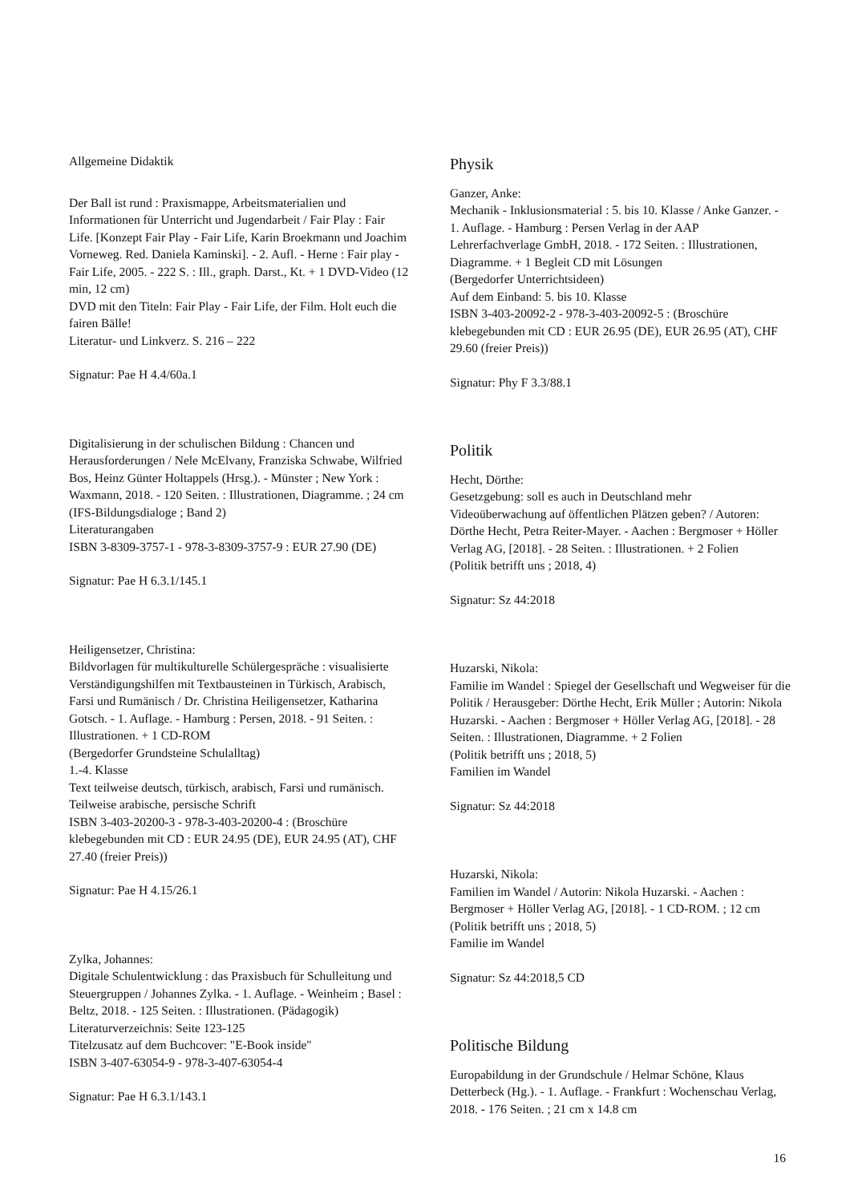Allgemeine Didaktik
Der Ball ist rund : Praxismappe, Arbeitsmaterialien und Informationen für Unterricht und Jugendarbeit / Fair Play : Fair Life. [Konzept Fair Play - Fair Life, Karin Broekmann und Joachim Vorneweg. Red. Daniela Kaminski]. - 2. Aufl. - Herne : Fair play - Fair Life, 2005. - 222 S. : Ill., graph. Darst., Kt. + 1 DVD-Video (12 min, 12 cm)
DVD mit den Titeln: Fair Play - Fair Life, der Film. Holt euch die fairen Bälle!
Literatur- und Linkverz. S. 216 – 222
Signatur: Pae H 4.4/60a.1
Digitalisierung in der schulischen Bildung : Chancen und Herausforderungen / Nele McElvany, Franziska Schwabe, Wilfried Bos, Heinz Günter Holtappels (Hrsg.). - Münster ; New York : Waxmann, 2018. - 120 Seiten. : Illustrationen, Diagramme. ; 24 cm
(IFS-Bildungsdialoge ; Band 2)
Literaturangaben
ISBN 3-8309-3757-1 - 978-3-8309-3757-9 : EUR 27.90 (DE)
Signatur: Pae H 6.3.1/145.1
Heiligensetzer, Christina:
Bildvorlagen für multikulturelle Schülergespräche : visualisierte Verständigungshilfen mit Textbausteinen in Türkisch, Arabisch, Farsi und Rumänisch / Dr. Christina Heiligensetzer, Katharina Gotsch. - 1. Auflage. - Hamburg : Persen, 2018. - 91 Seiten. : Illustrationen. + 1 CD-ROM
(Bergedorfer Grundsteine Schulalltag)
1.-4. Klasse
Text teilweise deutsch, türkisch, arabisch, Farsi und rumänisch. Teilweise arabische, persische Schrift
ISBN 3-403-20200-3 - 978-3-403-20200-4 : (Broschüre klebegebunden mit CD : EUR 24.95 (DE), EUR 24.95 (AT), CHF 27.40 (freier Preis))
Signatur: Pae H 4.15/26.1
Zylka, Johannes:
Digitale Schulentwicklung : das Praxisbuch für Schulleitung und Steuergruppen / Johannes Zylka. - 1. Auflage. - Weinheim ; Basel : Beltz, 2018. - 125 Seiten. : Illustrationen. (Pädagogik)
Literaturverzeichnis: Seite 123-125
Titelzusatz auf dem Buchcover: "E-Book inside"
ISBN 3-407-63054-9 - 978-3-407-63054-4
Signatur: Pae H 6.3.1/143.1
Physik
Ganzer, Anke:
Mechanik - Inklusionsmaterial : 5. bis 10. Klasse / Anke Ganzer. - 1. Auflage. - Hamburg : Persen Verlag in der AAP Lehrerfachverlage GmbH, 2018. - 172 Seiten. : Illustrationen, Diagramme. + 1 Begleit CD mit Lösungen
(Bergedorfer Unterrichtsideen)
Auf dem Einband: 5. bis 10. Klasse
ISBN 3-403-20092-2 - 978-3-403-20092-5 : (Broschüre klebegebunden mit CD : EUR 26.95 (DE), EUR 26.95 (AT), CHF 29.60 (freier Preis))
Signatur: Phy F 3.3/88.1
Politik
Hecht, Dörthe:
Gesetzgebung: soll es auch in Deutschland mehr Videoüberwachung auf öffentlichen Plätzen geben? / Autoren: Dörthe Hecht, Petra Reiter-Mayer. - Aachen : Bergmoser + Höller Verlag AG, [2018]. - 28 Seiten. : Illustrationen. + 2 Folien
(Politik betrifft uns ; 2018, 4)
Signatur: Sz 44:2018
Huzarski, Nikola:
Familie im Wandel : Spiegel der Gesellschaft und Wegweiser für die Politik / Herausgeber: Dörthe Hecht, Erik Müller ; Autorin: Nikola Huzarski. - Aachen : Bergmoser + Höller Verlag AG, [2018]. - 28 Seiten. : Illustrationen, Diagramme. + 2 Folien
(Politik betrifft uns ; 2018, 5)
Familien im Wandel
Signatur: Sz 44:2018
Huzarski, Nikola:
Familien im Wandel / Autorin: Nikola Huzarski. - Aachen : Bergmoser + Höller Verlag AG, [2018]. - 1 CD-ROM. ; 12 cm
(Politik betrifft uns ; 2018, 5)
Familie im Wandel
Signatur: Sz 44:2018,5 CD
Politische Bildung
Europabildung in der Grundschule / Helmar Schöne, Klaus Detterbeck (Hg.). - 1. Auflage. - Frankfurt : Wochenschau Verlag, 2018. - 176 Seiten. ; 21 cm x 14.8 cm
16